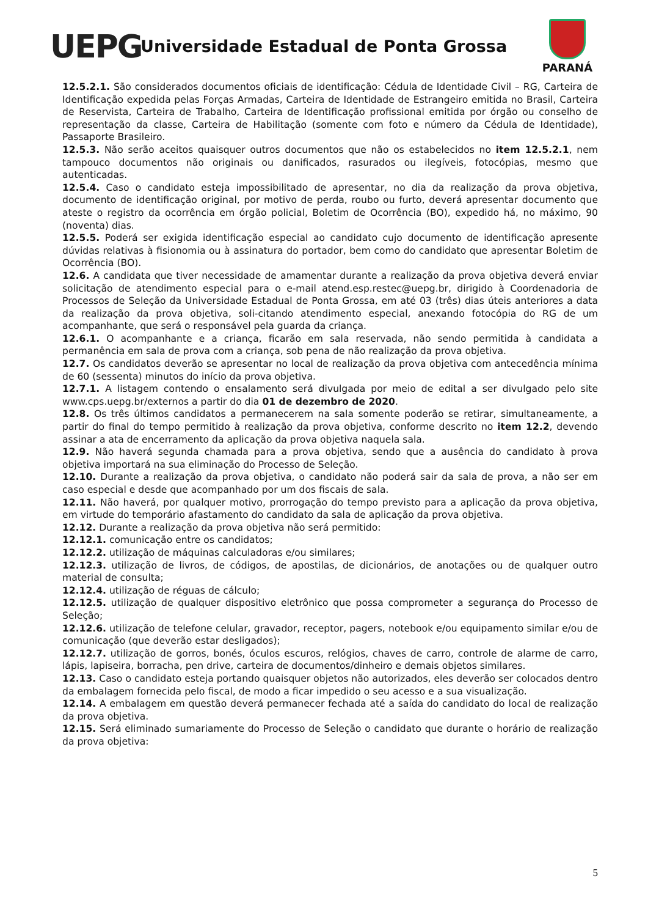UEPG
Universidade Estadual de Ponta Grossa
PARANÁ
12.5.2.1. São considerados documentos oficiais de identificação: Cédula de Identidade Civil – RG, Carteira de Identificação expedida pelas Forças Armadas, Carteira de Identidade de Estrangeiro emitida no Brasil, Carteira de Reservista, Carteira de Trabalho, Carteira de Identificação profissional emitida por órgão ou conselho de representação da classe, Carteira de Habilitação (somente com foto e número da Cédula de Identidade), Passaporte Brasileiro.
12.5.3. Não serão aceitos quaisquer outros documentos que não os estabelecidos no item 12.5.2.1, nem tampouco documentos não originais ou danificados, rasurados ou ilegíveis, fotocópias, mesmo que autenticadas.
12.5.4. Caso o candidato esteja impossibilitado de apresentar, no dia da realização da prova objetiva, documento de identificação original, por motivo de perda, roubo ou furto, deverá apresentar documento que ateste o registro da ocorrência em órgão policial, Boletim de Ocorrência (BO), expedido há, no máximo, 90 (noventa) dias.
12.5.5. Poderá ser exigida identificação especial ao candidato cujo documento de identificação apresente dúvidas relativas à fisionomia ou à assinatura do portador, bem como do candidato que apresentar Boletim de Ocorrência (BO).
12.6. A candidata que tiver necessidade de amamentar durante a realização da prova objetiva deverá enviar solicitação de atendimento especial para o e-mail atend.esp.restec@uepg.br, dirigido à Coordenadoria de Processos de Seleção da Universidade Estadual de Ponta Grossa, em até 03 (três) dias úteis anteriores a data da realização da prova objetiva, soli-citando atendimento especial, anexando fotocópia do RG de um acompanhante, que será o responsável pela guarda da criança.
12.6.1. O acompanhante e a criança, ficarão em sala reservada, não sendo permitida à candidata a permanência em sala de prova com a criança, sob pena de não realização da prova objetiva.
12.7. Os candidatos deverão se apresentar no local de realização da prova objetiva com antecedência mínima de 60 (sessenta) minutos do início da prova objetiva.
12.7.1. A listagem contendo o ensalamento será divulgada por meio de edital a ser divulgado pelo site www.cps.uepg.br/externos a partir do dia 01 de dezembro de 2020.
12.8. Os três últimos candidatos a permanecerem na sala somente poderão se retirar, simultaneamente, a partir do final do tempo permitido à realização da prova objetiva, conforme descrito no item 12.2, devendo assinar a ata de encerramento da aplicação da prova objetiva naquela sala.
12.9. Não haverá segunda chamada para a prova objetiva, sendo que a ausência do candidato à prova objetiva importará na sua eliminação do Processo de Seleção.
12.10. Durante a realização da prova objetiva, o candidato não poderá sair da sala de prova, a não ser em caso especial e desde que acompanhado por um dos fiscais de sala.
12.11. Não haverá, por qualquer motivo, prorrogação do tempo previsto para a aplicação da prova objetiva, em virtude do temporário afastamento do candidato da sala de aplicação da prova objetiva.
12.12. Durante a realização da prova objetiva não será permitido:
12.12.1. comunicação entre os candidatos;
12.12.2. utilização de máquinas calculadoras e/ou similares;
12.12.3. utilização de livros, de códigos, de apostilas, de dicionários, de anotações ou de qualquer outro material de consulta;
12.12.4. utilização de réguas de cálculo;
12.12.5. utilização de qualquer dispositivo eletrônico que possa comprometer a segurança do Processo de Seleção;
12.12.6. utilização de telefone celular, gravador, receptor, pagers, notebook e/ou equipamento similar e/ou de comunicação (que deverão estar desligados);
12.12.7. utilização de gorros, bonés, óculos escuros, relógios, chaves de carro, controle de alarme de carro, lápis, lapiseira, borracha, pen drive, carteira de documentos/dinheiro e demais objetos similares.
12.13. Caso o candidato esteja portando quaisquer objetos não autorizados, eles deverão ser colocados dentro da embalagem fornecida pelo fiscal, de modo a ficar impedido o seu acesso e a sua visualização.
12.14. A embalagem em questão deverá permanecer fechada até a saída do candidato do local de realização da prova objetiva.
12.15. Será eliminado sumariamente do Processo de Seleção o candidato que durante o horário de realização da prova objetiva:
5